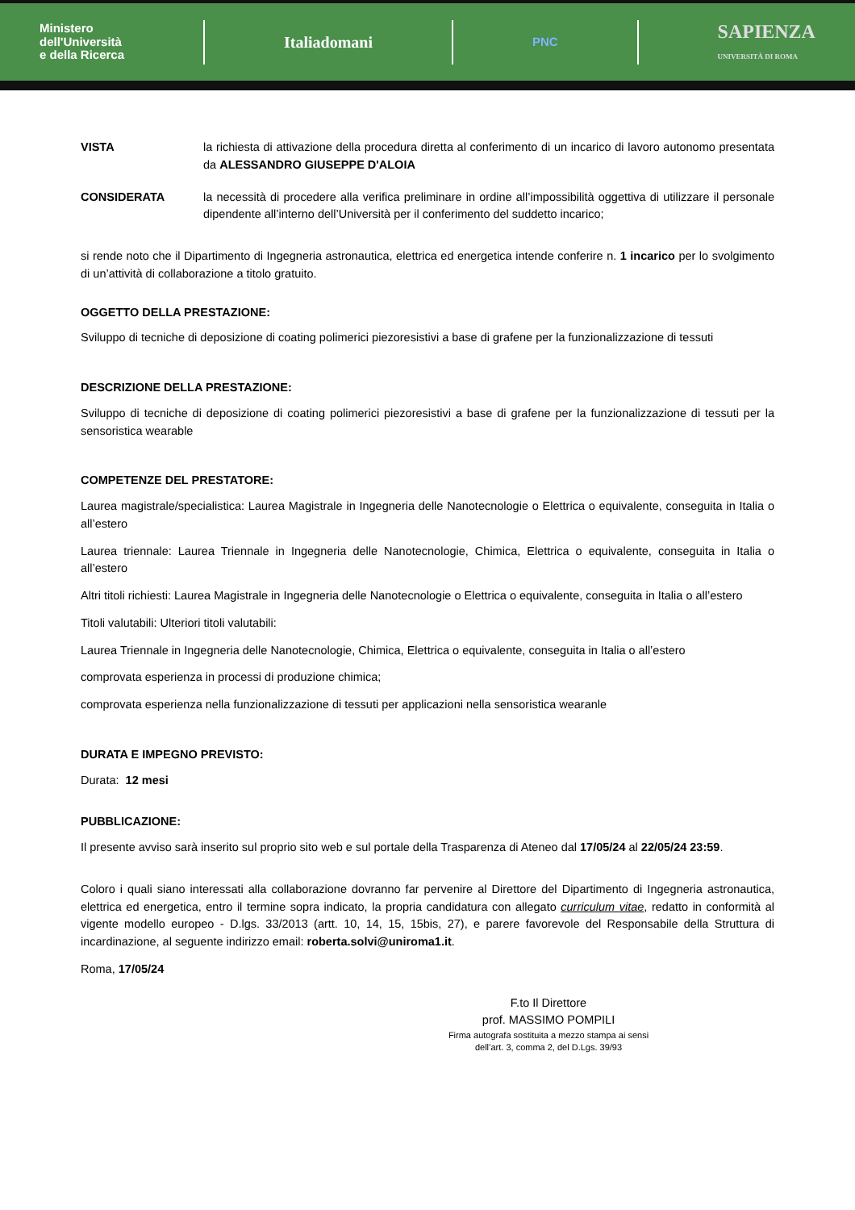Ministero
dell'Università
e della Ricerca
Italiadomani
PNC
SAPIENZA
UNIVERSITÀ DI ROMA
VISTA la richiesta di attivazione della procedura diretta al conferimento di un incarico di lavoro autonomo presentata da ALESSANDRO GIUSEPPE D'ALOIA
CONSIDERATA la necessità di procedere alla verifica preliminare in ordine all’impossibilità oggettiva di utilizzare il personale dipendente all’interno dell’Università per il conferimento del suddetto incarico;
si rende noto che il Dipartimento di Ingegneria astronautica, elettrica ed energetica intende conferire n. 1 incarico per lo svolgimento di un’attività di collaborazione a titolo gratuito.
OGGETTO DELLA PRESTAZIONE:
Sviluppo di tecniche di deposizione di coating polimerici piezoresistivi a base di grafene per la funzionalizzazione di tessuti
DESCRIZIONE DELLA PRESTAZIONE:
Sviluppo di tecniche di deposizione di coating polimerici piezoresistivi a base di grafene per la funzionalizzazione di tessuti per la sensoristica wearable
COMPETENZE DEL PRESTATORE:
Laurea magistrale/specialistica: Laurea Magistrale in Ingegneria delle Nanotecnologie o Elettrica o equivalente, conseguita in Italia o all’estero
Laurea triennale: Laurea Triennale in Ingegneria delle Nanotecnologie, Chimica, Elettrica o equivalente, conseguita in Italia o all’estero
Altri titoli richiesti: Laurea Magistrale in Ingegneria delle Nanotecnologie o Elettrica o equivalente, conseguita in Italia o all’estero
Titoli valutabili: Ulteriori titoli valutabili:
Laurea Triennale in Ingegneria delle Nanotecnologie, Chimica, Elettrica o equivalente, conseguita in Italia o all’estero
comprovata esperienza in processi di produzione chimica;
comprovata esperienza nella funzionalizzazione di tessuti per applicazioni nella sensoristica wearanle
DURATA E IMPEGNO PREVISTO:
Durata: 12 mesi
PUBBLICAZIONE:
Il presente avviso sarà inserito sul proprio sito web e sul portale della Trasparenza di Ateneo dal 17/05/24 al 22/05/24 23:59.
Coloro i quali siano interessati alla collaborazione dovranno far pervenire al Direttore del Dipartimento di Ingegneria astronautica, elettrica ed energetica, entro il termine sopra indicato, la propria candidatura con allegato curriculum vitae, redatto in conformità al vigente modello europeo - D.lgs. 33/2013 (artt. 10, 14, 15, 15bis, 27), e parere favorevole del Responsabile della Struttura di incardinazione, al seguente indirizzo email: roberta.solvi@uniroma1.it.
Roma, 17/05/24
F.to Il Direttore
prof. MASSIMO POMPILI
Firma autografa sostituita a mezzo stampa ai sensi dell’art. 3, comma 2, del D.Lgs. 39/93